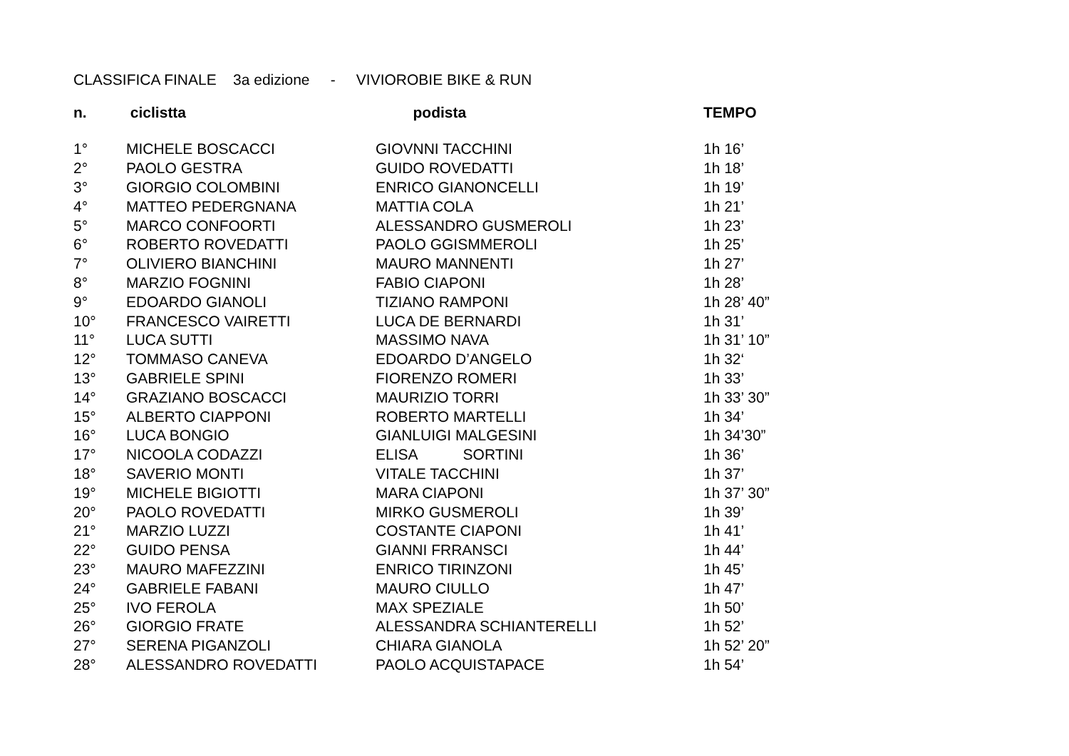CLASSIFICA FINALE 3a edizione - VIVIOROBIE BIKE & RUN
| n. | ciclistta | podista | TEMPO |
| --- | --- | --- | --- |
| 1° | MICHELE BOSCACCI | GIOVNNI TACCHINI | 1h 16’ |
| 2° | PAOLO GESTRA | GUIDO ROVEDATTI | 1h 18’ |
| 3° | GIORGIO COLOMBINI | ENRICO GIANONCELLI | 1h 19’ |
| 4° | MATTEO PEDERGNANA | MATTIA COLA | 1h 21’ |
| 5° | MARCO CONFOORTI | ALESSANDRO GUSMEROLI | 1h 23’ |
| 6° | ROBERTO ROVEDATTI | PAOLO GGISMMEROLI | 1h 25’ |
| 7° | OLIVIERO BIANCHINI | MAURO MANNENTI | 1h 27’ |
| 8° | MARZIO FOGNINI | FABIO CIAPONI | 1h 28’ |
| 9° | EDOARDO GIANOLI | TIZIANO RAMPONI | 1h 28’ 40” |
| 10° | FRANCESCO VAIRETTI | LUCA DE BERNARDI | 1h 31’ |
| 11° | LUCA SUTTI | MASSIMO NAVA | 1h 31’ 10” |
| 12° | TOMMASO CANEVA | EDOARDO D’ANGELO | 1h 32‘ |
| 13° | GABRIELE SPINI | FIORENZO ROMERI | 1h 33’ |
| 14° | GRAZIANO BOSCACCI | MAURIZIO TORRI | 1h 33’ 30” |
| 15° | ALBERTO CIAPPONI | ROBERTO MARTELLI | 1h 34’ |
| 16° | LUCA BONGIO | GIANLUIGI MALGESINI | 1h 34’30” |
| 17° | NICOOLA CODAZZI | ELISA SORTINI | 1h 36’ |
| 18° | SAVERIO MONTI | VITALE TACCHINI | 1h 37’ |
| 19° | MICHELE BIGIOTTI | MARA CIAPONI | 1h 37’ 30” |
| 20° | PAOLO ROVEDATTI | MIRKO GUSMEROLI | 1h 39’ |
| 21° | MARZIO LUZZI | COSTANTE CIAPONI | 1h 41’ |
| 22° | GUIDO PENSA | GIANNI FRRANSCI | 1h 44’ |
| 23° | MAURO MAFEZZINI | ENRICO TIRINZONI | 1h 45’ |
| 24° | GABRIELE FABANI | MAURO CIULLO | 1h 47’ |
| 25° | IVO FEROLA | MAX SPEZIALE | 1h 50’ |
| 26° | GIORGIO FRATE | ALESSANDRA SCHIANTERELLI | 1h 52’ |
| 27° | SERENA PIGANZOLI | CHIARA GIANOLA | 1h 52’ 20” |
| 28° | ALESSANDRO ROVEDATTI | PAOLO ACQUISTAPACE | 1h 54’ |